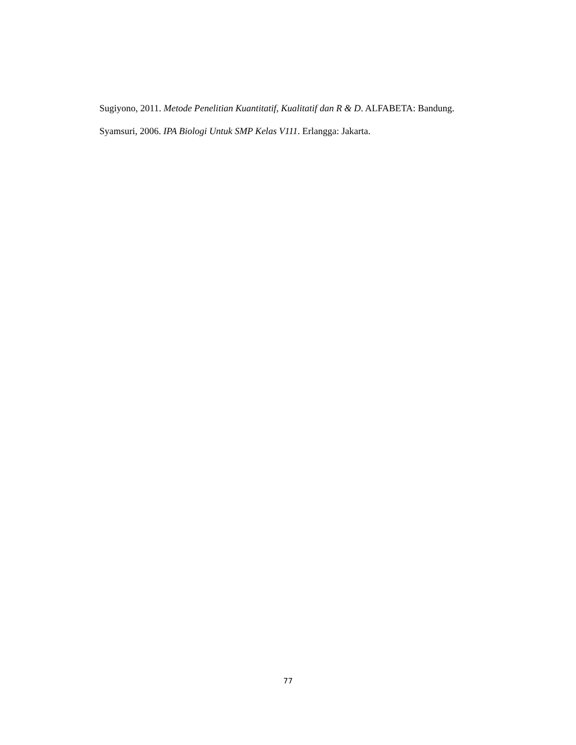Sugiyono, 2011. Metode Penelitian Kuantitatif, Kualitatif dan R & D. ALFABETA: Bandung.
Syamsuri, 2006. IPA Biologi Untuk SMP Kelas V111. Erlangga: Jakarta.
77